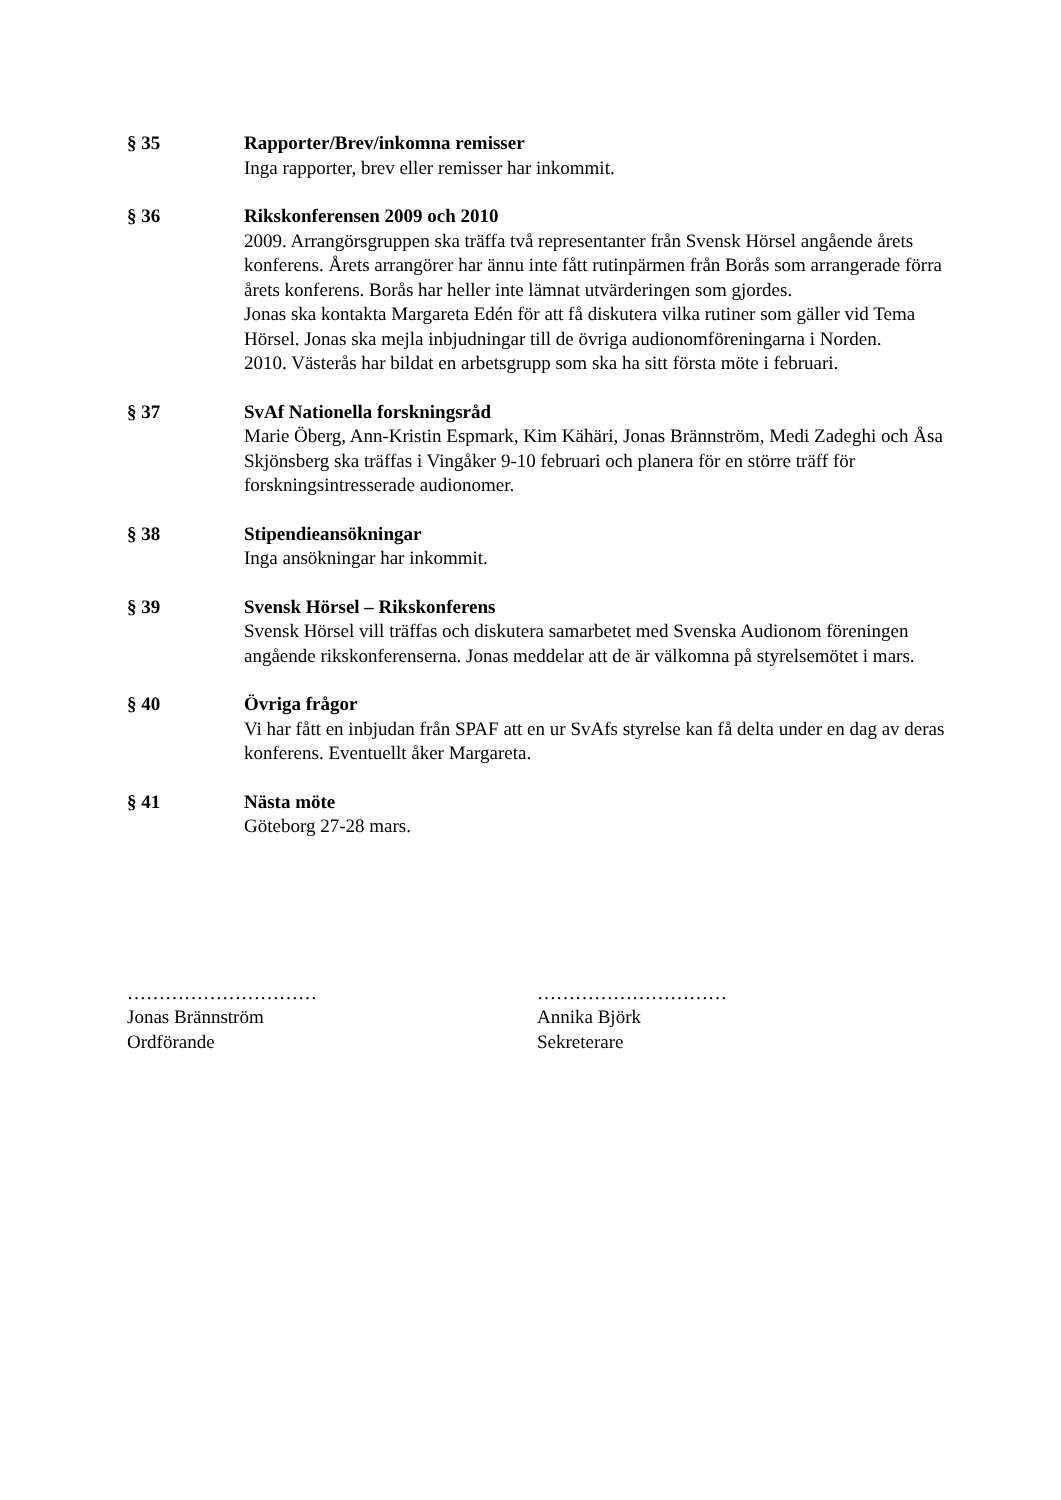§ 35 Rapporter/Brev/inkomna remisser
Inga rapporter, brev eller remisser har inkommit.
§ 36 Rikskonferensen 2009 och 2010
2009. Arrangörsgruppen ska träffa två representanter från Svensk Hörsel angående årets konferens. Årets arrangörer har ännu inte fått rutinpärmen från Borås som arrangerade förra årets konferens. Borås har heller inte lämnat utvärderingen som gjordes.
Jonas ska kontakta Margareta Edén för att få diskutera vilka rutiner som gäller vid Tema Hörsel. Jonas ska mejla inbjudningar till de övriga audionomföreningarna i Norden.
2010. Västerås har bildat en arbetsgrupp som ska ha sitt första möte i februari.
§ 37 SvAf Nationella forskningsråd
Marie Öberg, Ann-Kristin Espmark, Kim Kähäri, Jonas Brännström, Medi Zadeghi och Åsa Skjönsberg ska träffas i Vingåker 9-10 februari och planera för en större träff för forskningsintresserade audionomer.
§ 38 Stipendieansökningar
Inga ansökningar har inkommit.
§ 39 Svensk Hörsel – Rikskonferens
Svensk Hörsel vill träffas och diskutera samarbetet med Svenska Audionom föreningen angående rikskonferenserna. Jonas meddelar att de är välkomna på styrelsemötet i mars.
§ 40 Övriga frågor
Vi har fått en inbjudan från SPAF att en ur SvAfs styrelse kan få delta under en dag av deras konferens. Eventuellt åker Margareta.
§ 41 Nästa möte
Göteborg 27-28 mars.
…………………………
Jonas Brännström
Ordförande
…………………………
Annika Björk
Sekreterare